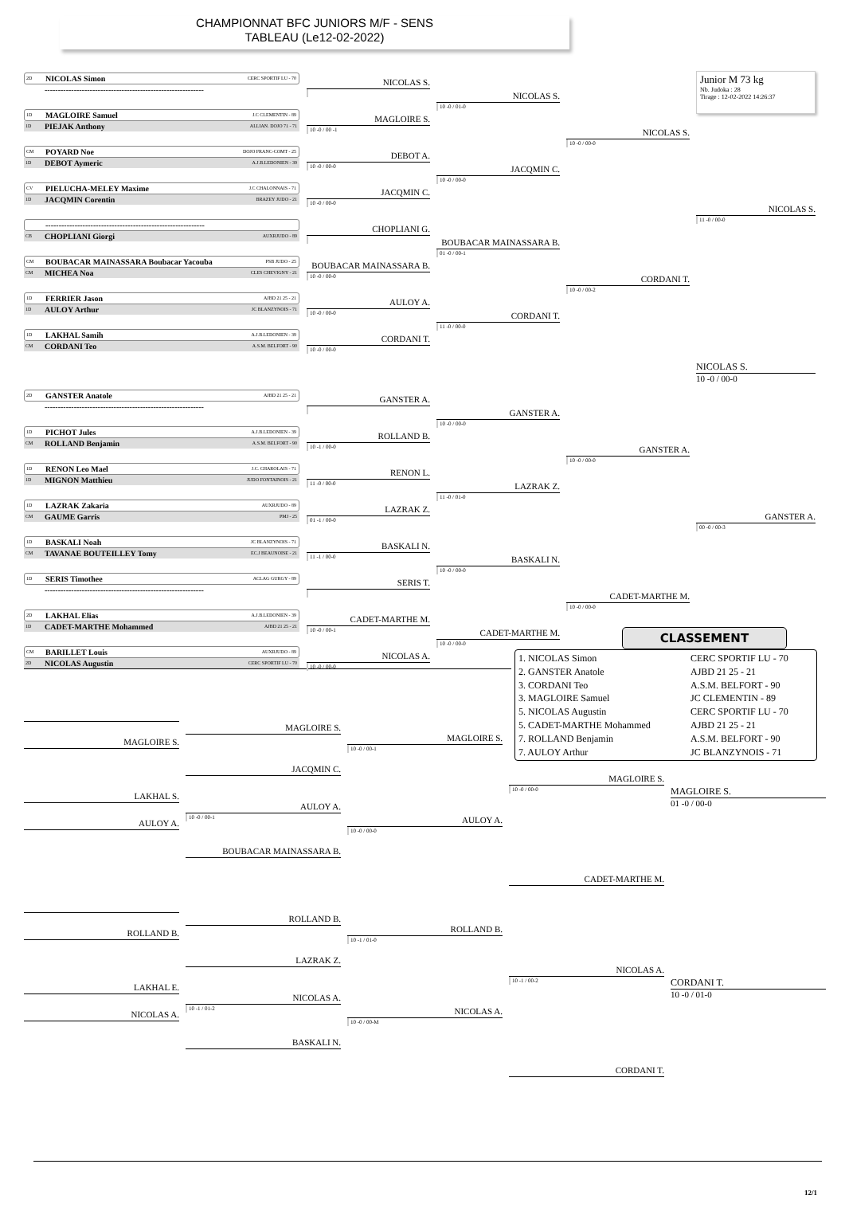CHAMPIONNAT BFC JUNIORS M/F - SENS
TABLEAU (Le12-02-2022)
2D NICOLAS Simon CERC SPORTIF LU - 70
------------------------------------------------------------
1D MAGLOIRE Samuel J.C CLEMENTIN - 89
1D PIEJAK Anthony ALLIAN. DOJO 71 - 71
CM POYARD Noe DOJO FRANC-COMT - 25
1D DEBOT Aymeric A.J.B.LEDONIEN - 39
CV PIELUCHA-MELEY Maxime J.C CHALONNAIS - 71
1D JACQMIN Corentin BRAZEY JUDO - 21
------------------------------------------------------------
CB CHOPLIANI Giorgi AUXRJUDO - 89
CM BOUBACAR MAINASSARA Boubacar Yacouba PSB JUDO - 25
CM MICHEA Noa CLES CHEVIGNY - 21
1D FERRIER Jason AJBD 21 25 - 21
1D AULOY Arthur JC BLANZYNOIS - 71
1D LAKHAL Samih A.J.B.LEDONIEN - 39
CM CORDANI Teo A.S.M. BELFORT - 90
2D GANSTER Anatole AJBD 21 25 - 21
------------------------------------------------------------
1D PICHOT Jules A.J.B.LEDONIEN - 39
CM ROLLAND Benjamin A.S.M. BELFORT - 90
1D RENON Leo Mael J.C. CHAROLAIS - 71
1D MIGNON Matthieu JUDO FONTAINOIS - 21
1D LAZRAK Zakaria AUXRJUDO - 89
CM GAUME Garris PMJ - 25
1D BASKALI Noah JC BLANZYNOIS - 71
CM TAVANAE BOUTEILLEY Tomy EC.J BEAUNOISE - 21
1D SERIS Timothee ACLAG GURGY - 89
------------------------------------------------------------
2D LAKHAL Elias A.J.B.LEDONIEN - 39
1D CADET-MARTHE Mohammed AJBD 21 25 - 21
CM BARILLET Louis AUXRJUDO - 89
2D NICOLAS Augustin CERC SPORTIF LU - 70
NICOLAS S.
MAGLOIRE S.
10 -0 / 00 -1
DEBOT A.
10 -0 / 00-0
JACQMIN C.
10 -0 / 00-0
CHOPLIANI G.
BOUBACAR MAINASSARA B.
10 -0 / 00-0
AULOY A.
10 -0 / 00-0
CORDANI T.
10 -0 / 00-0
GANSTER A.
ROLLAND B.
10 -1 / 00-0
RENON L.
11 -0 / 00-0
LAZRAK Z.
01 -1 / 00-0
BASKALI N.
11 -1 / 00-0
SERIS T.
CADET-MARTHE M.
10 -0 / 00-1
NICOLAS A.
10 -0 / 00-0
NICOLAS S.
10 -0 / 01-0
JACQMIN C.
10 -0 / 00-0
BOUBACAR MAINASSARA B.
01 -0 / 00-1
CORDANI T.
11 -0 / 00-0
GANSTER A.
10 -0 / 00-0
LAZRAK Z.
11 -0 / 01-0
BASKALI N.
10 -0 / 00-0
CADET-MARTHE M.
10 -0 / 00-0
NICOLAS S.
10 -0 / 00-0
CORDANI T.
10 -0 / 00-2
GANSTER A.
10 -0 / 00-0
CADET-MARTHE M.
10 -0 / 00-0
Junior M 73 kg
Nb. Judoka : 28
Tirage : 12-02-2022 14:26:37
NICOLAS S.
11 -0 / 00-0
NICOLAS S.
10 -0 / 00-0
GANSTER A.
00 -0 / 00-3
CLASSEMENT
1. NICOLAS Simon CERC SPORTIF LU - 70
2. GANSTER Anatole AJBD 21 25 - 21
3. CORDANI Teo A.S.M. BELFORT - 90
3. MAGLOIRE Samuel JC CLEMENTIN - 89
5. NICOLAS Augustin CERC SPORTIF LU - 70
5. CADET-MARTHE Mohammed AJBD 21 25 - 21
7. ROLLAND Benjamin A.S.M. BELFORT - 90
7. AULOY Arthur JC BLANZYNOIS - 71
MAGLOIRE S.
LAKHAL S.
AULOY A.
MAGLOIRE S.
JACQMIN C.
AULOY A.
10 -0 / 00-1
BOUBACAR MAINASSARA B.
MAGLOIRE S.
10 -0 / 00-1
AULOY A.
10 -0 / 00-0
MAGLOIRE S.
10 -0 / 00-0
CADET-MARTHE M.
MAGLOIRE S.
01 -0 / 00-0
ROLLAND B.
LAKHAL E.
NICOLAS A.
ROLLAND B.
LAZRAK Z.
NICOLAS A.
10 -1 / 01-2
BASKALI N.
ROLLAND B.
10 -1 / 01-0
NICOLAS A.
10 -0 / 00-M
NICOLAS A.
10 -1 / 00-2
CORDANI T.
CORDANI T.
10 -0 / 01-0
12/1